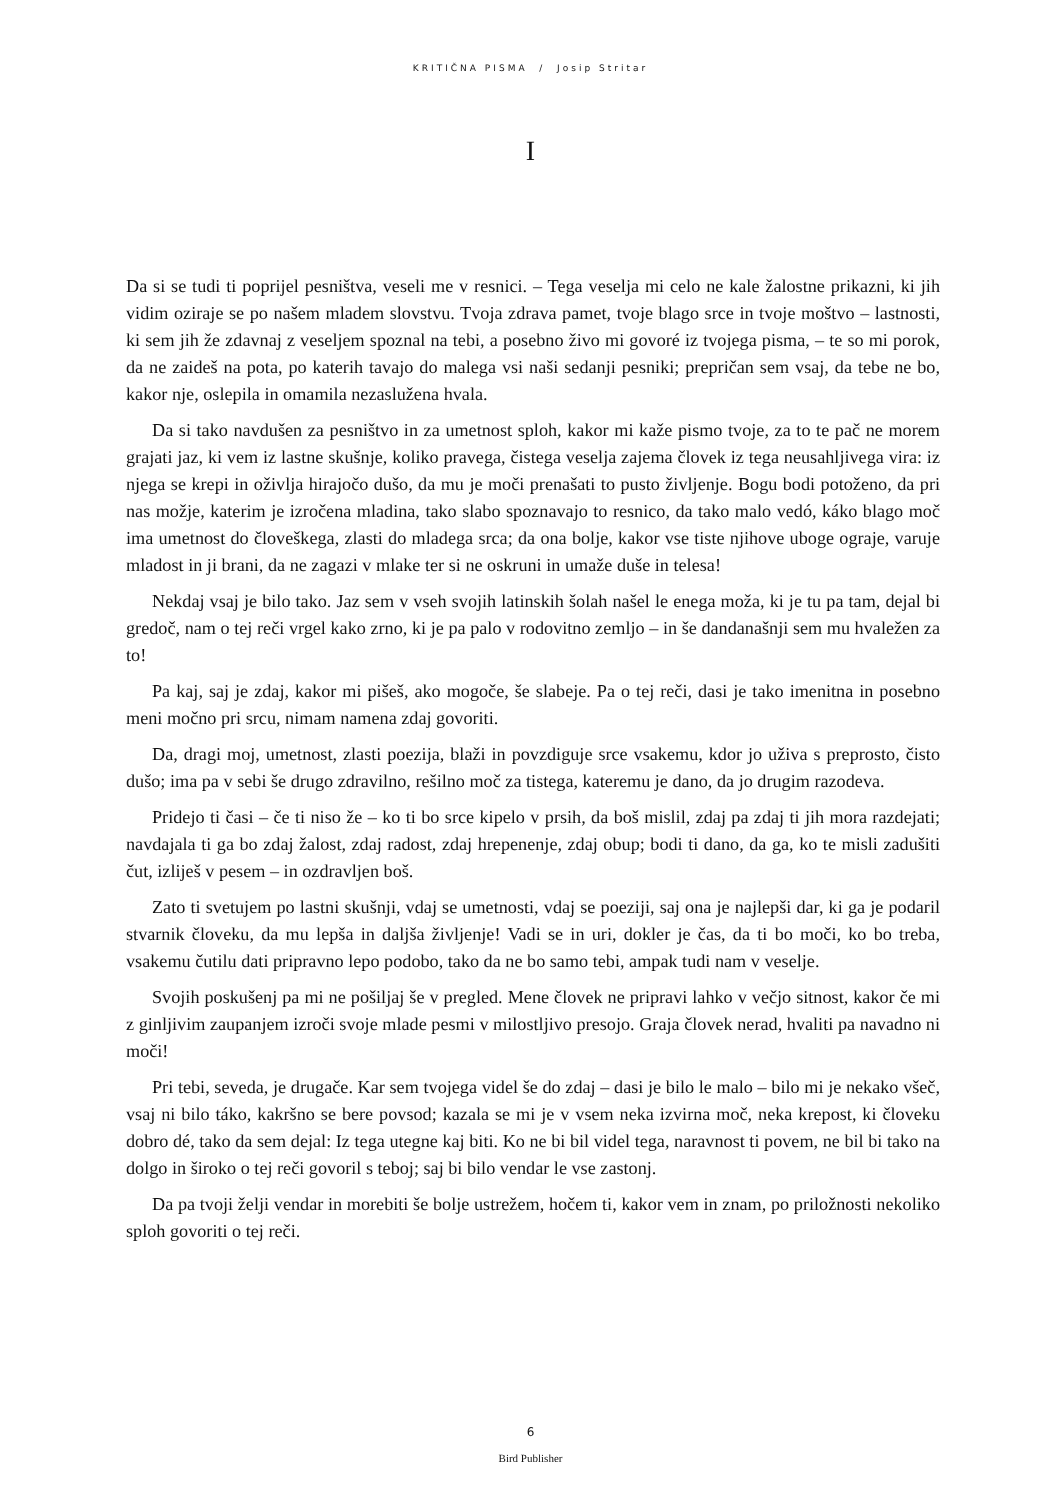KRITIČNA PISMA / Josip Stritar
I
Da si se tudi ti poprijel pesništva, veseli me v resnici. – Tega veselja mi celo ne kale žalostne pri­kazni, ki jih vidim oziraje se po našem mladem slovstvu. Tvoja zdrava pamet, tvoje blago srce in tvoje moštvo – lastnosti, ki sem jih že zdavnaj z veseljem spoznal na tebi, a posebno živo mi govoré iz tvojega pisma, – te so mi porok, da ne zaideš na pota, po katerih tavajo do malega vsi naši sedanji pesniki; prepričan sem vsaj, da tebe ne bo, kakor nje, oslepila in omamila nezaslu­žena hvala.
Da si tako navdušen za pesništvo in za umetnost sploh, kakor mi kaže pismo tvoje, za to te pač ne morem grajati jaz, ki vem iz lastne skušnje, koliko pravega, čistega veselja zajema človek iz tega neusahljivega vira: iz njega se krepi in oživlja hirajočo dušo, da mu je moči prenašati to pusto življenje. Bogu bodi potoženo, da pri nas možje, katerim je izročena mladina, tako slabo spoznavajo to resnico, da tako malo vedó, káko blago moč ima umetnost do človeškega, zlasti do mladega srca; da ona bolje, kakor vse tiste njihove uboge ograje, varuje mladost in ji brani, da ne zagazi v mlake ter si ne oskruni in umaže duše in telesa!
Nekdaj vsaj je bilo tako. Jaz sem v vseh svojih latinskih šolah našel le enega moža, ki je tu pa tam, dejal bi gredoč, nam o tej reči vrgel kako zrno, ki je pa palo v rodovitno zemljo – in še dan­današnji sem mu hvaležen za to!
Pa kaj, saj je zdaj, kakor mi pišeš, ako mogoče, še slabeje. Pa o tej reči, dasi je tako imenitna in posebno meni močno pri srcu, nimam namena zdaj govoriti.
Da, dragi moj, umetnost, zlasti poezija, blaži in povzdiguje srce vsakemu, kdor jo uživa s pre­prosto, čisto dušo; ima pa v sebi še drugo zdravilno, rešilno moč za tistega, kateremu je dano, da jo drugim razodeva.
Pridejo ti časi – če ti niso že – ko ti bo srce kipelo v prsih, da boš mislil, zdaj pa zdaj ti jih mora razdejati; navdajala ti ga bo zdaj žalost, zdaj radost, zdaj hrepenenje, zdaj obup; bodi ti dano, da ga, ko te misli zadušiti čut, izliješ v pesem – in ozdravljen boš.
Zato ti svetujem po lastni skušnji, vdaj se umetnosti, vdaj se poeziji, saj ona je najlepši dar, ki ga je podaril stvarnik človeku, da mu lepša in daljša življenje! Vadi se in uri, dokler je čas, da ti bo moči, ko bo treba, vsakemu čutilu dati pripravno lepo podobo, tako da ne bo samo tebi, am­pak tudi nam v veselje.
Svojih poskušenj pa mi ne pošiljaj še v pregled. Mene človek ne pripravi lahko v večjo sitnost, kakor če mi z ginljivim zaupanjem izroči svoje mlade pesmi v milostljivo presojo. Graja človek nerad, hvaliti pa navadno ni moči!
Pri tebi, seveda, je drugače. Kar sem tvojega videl še do zdaj – dasi je bilo le malo – bilo mi je nekako všeč, vsaj ni bilo táko, kakršno se bere povsod; kazala se mi je v vsem neka izvirna moč, neka krepost, ki človeku dobro dé, tako da sem dejal: Iz tega utegne kaj biti. Ko ne bi bil videl tega, naravnost ti povem, ne bil bi tako na dolgo in široko o tej reči govoril s teboj; saj bi bilo ven­dar le vse zastonj.
Da pa tvoji želji vendar in morebiti še bolje ustrežem, hočem ti, kakor vem in znam, po prilo­žnosti nekoliko sploh govoriti o tej reči.
6
Bird Publisher